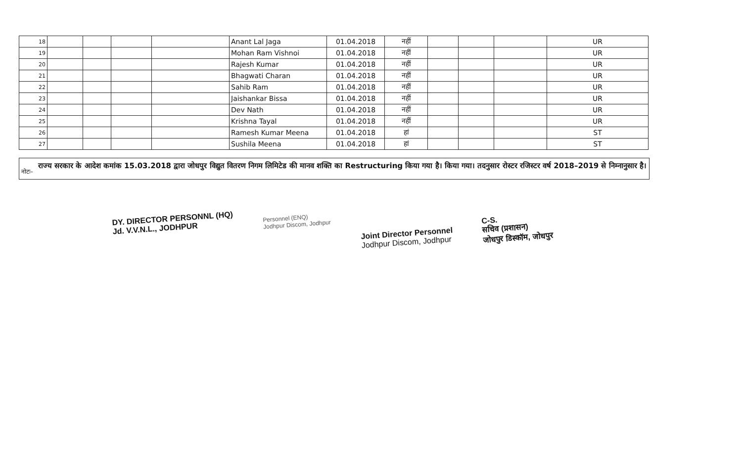| 18 | | | | | Anant Lal Jaga | 01.04.2018 | नहीं | | | | UR |
| 19 | | | | | Mohan Ram Vishnoi | 01.04.2018 | नहीं | | | | UR |
| 20 | | | | | Rajesh Kumar | 01.04.2018 | नहीं | | | | UR |
| 21 | | | | | Bhagwati Charan | 01.04.2018 | नहीं | | | | UR |
| 22 | | | | | Sahib Ram | 01.04.2018 | नहीं | | | | UR |
| 23 | | | | | Jaishankar Bissa | 01.04.2018 | नहीं | | | | UR |
| 24 | | | | | Dev Nath | 01.04.2018 | नहीं | | | | UR |
| 25 | | | | | Krishna Tayal | 01.04.2018 | नहीं | | | | UR |
| 26 | | | | | Ramesh Kumar Meena | 01.04.2018 | हां | | | | ST |
| 27 | | | | | Sushila Meena | 01.04.2018 | हां | | | | ST |
नोटः– राज्य सरकार के आदेश कमांक 15.03.2018 द्वारा जोधपुर विद्युत वितरण निगम लिमिटेड की मानव शक्ति का Restructuring किया गया है। किया गया। तदनुसार रोस्टर रजिस्टर वर्ष 2018–2019 से निम्नानुसार है।
DY. DIRECTOR PERSONNL (HQ)
Jd. V.V.N.L., JODHPUR
Personnel (ENQ)
Jodhpur Discom, Jodhpur
Joint Director Personnel
Jodhpur Discom, Jodhpur
C-S.
सचिव (प्रशासन)
जोधपुर डिस्कॉम, जोधपुर